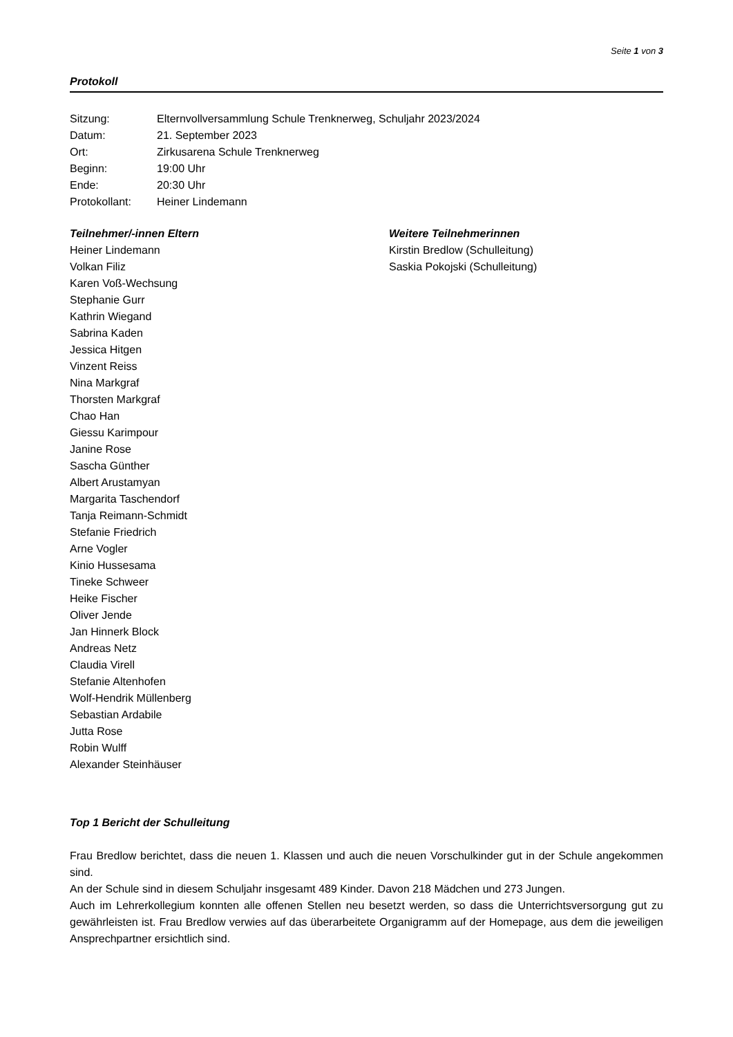Seite 1 von 3
Protokoll
Sitzung: Elternvollversammlung Schule Trenknerweg, Schuljahr 2023/2024
Datum: 21. September 2023
Ort: Zirkusarena Schule Trenknerweg
Beginn: 19:00 Uhr
Ende: 20:30 Uhr
Protokollant: Heiner Lindemann
Teilnehmer/-innen Eltern
Heiner Lindemann
Volkan Filiz
Karen Voß-Wechsung
Stephanie Gurr
Kathrin Wiegand
Sabrina Kaden
Jessica Hitgen
Vinzent Reiss
Nina Markgraf
Thorsten Markgraf
Chao Han
Giessu Karimpour
Janine Rose
Sascha Günther
Albert Arustamyan
Margarita Taschendorf
Tanja Reimann-Schmidt
Stefanie Friedrich
Arne Vogler
Kinio Hussesama
Tineke Schweer
Heike Fischer
Oliver Jende
Jan Hinnerk Block
Andreas Netz
Claudia Virell
Stefanie Altenhofen
Wolf-Hendrik Müllenberg
Sebastian Ardabile
Jutta Rose
Robin Wulff
Alexander Steinhäuser
Weitere Teilnehmerinnen
Kirstin Bredlow (Schulleitung)
Saskia Pokojski (Schulleitung)
Top 1 Bericht der Schulleitung
Frau Bredlow berichtet, dass die neuen 1. Klassen und auch die neuen Vorschulkinder gut in der Schule angekommen sind.
An der Schule sind in diesem Schuljahr insgesamt 489 Kinder. Davon 218 Mädchen und 273 Jungen.
Auch im Lehrerkollegium konnten alle offenen Stellen neu besetzt werden, so dass die Unterrichtsversorgung gut zu gewährleisten ist. Frau Bredlow verwies auf das überarbeitete Organigramm auf der Homepage, aus dem die jeweiligen Ansprechpartner ersichtlich sind.